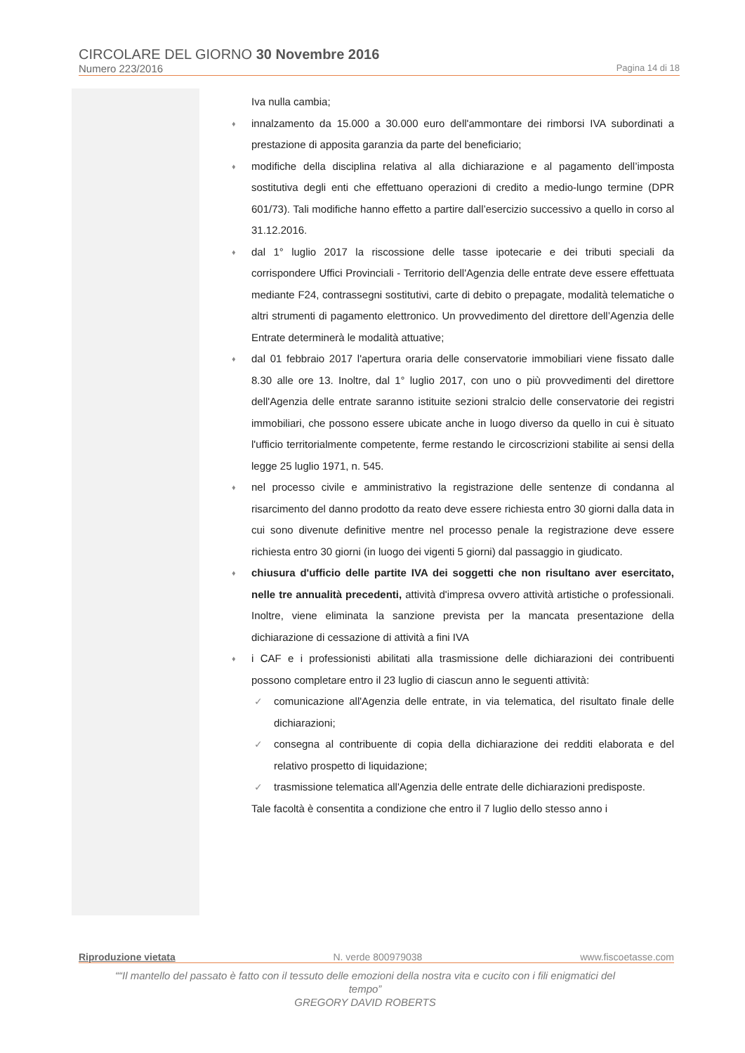CIRCOLARE DEL GIORNO 30 Novembre 2016
Numero 223/2016 Pagina 14 di 18
Iva nulla cambia;
♦ innalzamento da 15.000 a 30.000 euro dell'ammontare dei rimborsi IVA subordinati a prestazione di apposita garanzia da parte del beneficiario;
♦ modifiche della disciplina relativa al alla dichiarazione e al pagamento dell’imposta sostitutiva degli enti che effettuano operazioni di credito a medio-lungo termine (DPR 601/73). Tali modifiche hanno effetto a partire dall’esercizio successivo a quello in corso al 31.12.2016.
♦ dal 1° luglio 2017 la riscossione delle tasse ipotecarie e dei tributi speciali da corrispondere Uffici Provinciali - Territorio dell'Agenzia delle entrate deve essere effettuata mediante F24, contrassegni sostitutivi, carte di debito o prepagate, modalità telematiche o altri strumenti di pagamento elettronico. Un provvedimento del direttore dell’Agenzia delle Entrate determinerà le modalità attuative;
♦ dal 01 febbraio 2017 l'apertura oraria delle conservatorie immobiliari viene fissato dalle 8.30 alle ore 13. Inoltre, dal 1° luglio 2017, con uno o più provvedimenti del direttore dell'Agenzia delle entrate saranno istituite sezioni stralcio delle conservatorie dei registri immobiliari, che possono essere ubicate anche in luogo diverso da quello in cui è situato l'ufficio territorialmente competente, ferme restando le circoscrizioni stabilite ai sensi della legge 25 luglio 1971, n. 545.
♦ nel processo civile e amministrativo la registrazione delle sentenze di condanna al risarcimento del danno prodotto da reato deve essere richiesta entro 30 giorni dalla data in cui sono divenute definitive mentre nel processo penale la registrazione deve essere richiesta entro 30 giorni (in luogo dei vigenti 5 giorni) dal passaggio in giudicato.
♦ chiusura d'ufficio delle partite IVA dei soggetti che non risultano aver esercitato, nelle tre annualità precedenti, attività d'impresa ovvero attività artistiche o professionali. Inoltre, viene eliminata la sanzione prevista per la mancata presentazione della dichiarazione di cessazione di attività a fini IVA
♦ i CAF e i professionisti abilitati alla trasmissione delle dichiarazioni dei contribuenti possono completare entro il 23 luglio di ciascun anno le seguenti attività:
✓ comunicazione all'Agenzia delle entrate, in via telematica, del risultato finale delle dichiarazioni;
✓ consegna al contribuente di copia della dichiarazione dei redditi elaborata e del relativo prospetto di liquidazione;
✓ trasmissione telematica all'Agenzia delle entrate delle dichiarazioni predisposte.
Tale facoltà è consentita a condizione che entro il 7 luglio dello stesso anno i
Riproduzione vietata N. verde 800979038 www.fiscoetasse.com
““Il mantello del passato è fatto con il tessuto delle emozioni della nostra vita e cucito con i fili enigmatici del tempo”
GREGORY DAVID ROBERTS